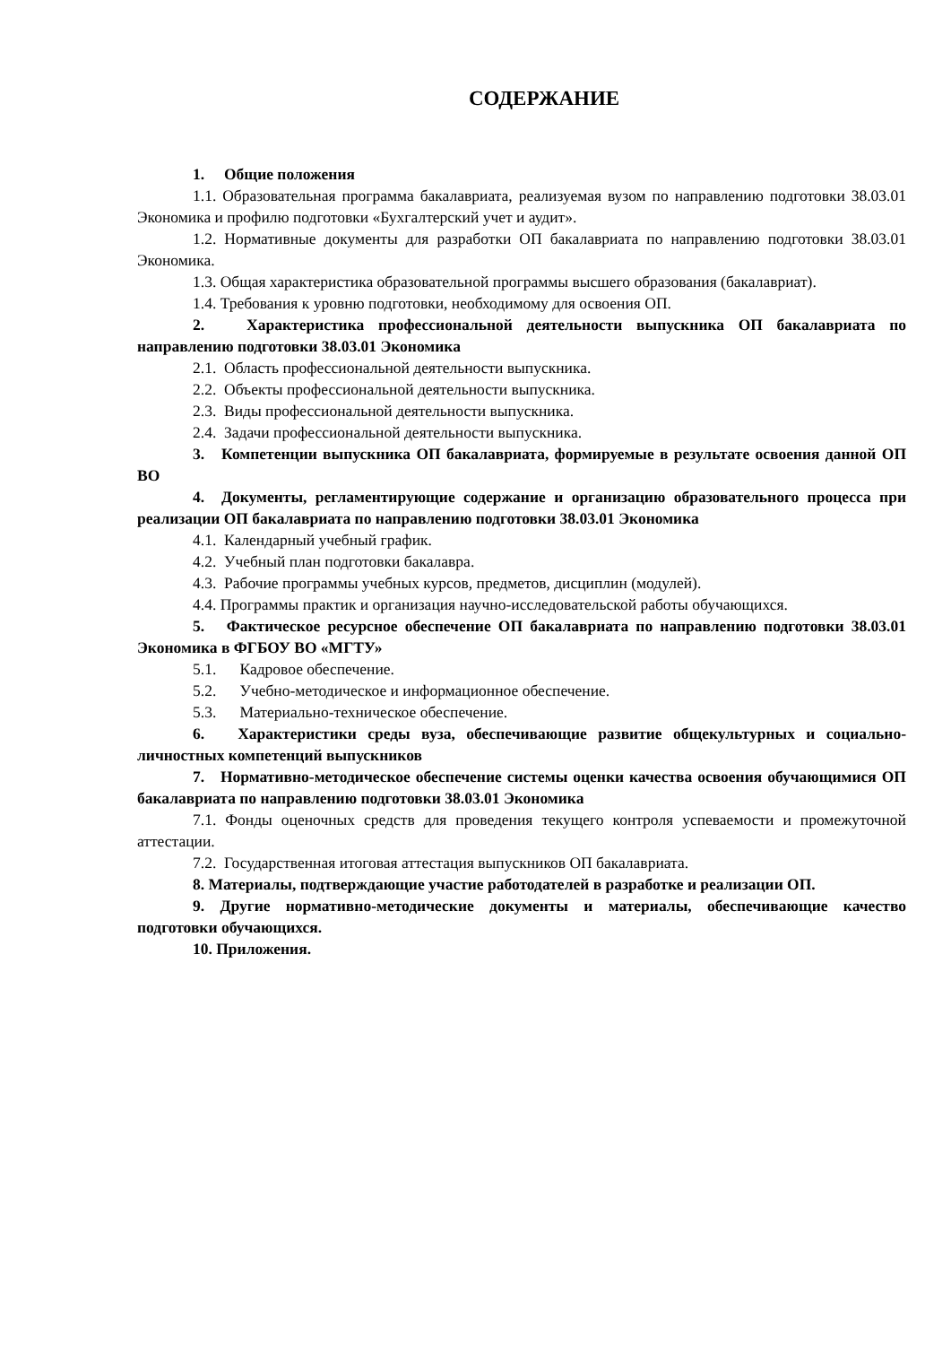СОДЕРЖАНИЕ
1. Общие положения
1.1. Образовательная программа бакалавриата, реализуемая вузом по направлению подготовки 38.03.01 Экономика и профилю подготовки «Бухгалтерский учет и аудит».
1.2. Нормативные документы для разработки ОП бакалавриата по направлению подготовки 38.03.01 Экономика.
1.3. Общая характеристика образовательной программы высшего образования (бакалавриат).
1.4. Требования к уровню подготовки, необходимому для освоения ОП.
2. Характеристика профессиональной деятельности выпускника ОП бакалавриата по направлению подготовки 38.03.01 Экономика
2.1. Область профессиональной деятельности выпускника.
2.2. Объекты профессиональной деятельности выпускника.
2.3. Виды профессиональной деятельности выпускника.
2.4. Задачи профессиональной деятельности выпускника.
3. Компетенции выпускника ОП бакалавриата, формируемые в результате освоения данной ОП ВО
4. Документы, регламентирующие содержание и организацию образовательного процесса при реализации ОП бакалавриата по направлению подготовки 38.03.01 Экономика
4.1. Календарный учебный график.
4.2. Учебный план подготовки бакалавра.
4.3. Рабочие программы учебных курсов, предметов, дисциплин (модулей).
4.4. Программы практик и организация научно-исследовательской работы обучающихся.
5. Фактическое ресурсное обеспечение ОП бакалавриата по направлению подготовки 38.03.01 Экономика в ФГБОУ ВО «МГТУ»
5.1. Кадровое обеспечение.
5.2. Учебно-методическое и информационное обеспечение.
5.3. Материально-техническое обеспечение.
6. Характеристики среды вуза, обеспечивающие развитие общекультурных и социально-личностных компетенций выпускников
7. Нормативно-методическое обеспечение системы оценки качества освоения обучающимися ОП бакалавриата по направлению подготовки 38.03.01 Экономика
7.1. Фонды оценочных средств для проведения текущего контроля успеваемости и промежуточной аттестации.
7.2. Государственная итоговая аттестация выпускников ОП бакалавриата.
8. Материалы, подтверждающие участие работодателей в разработке и реализации ОП.
9. Другие нормативно-методические документы и материалы, обеспечивающие качество подготовки обучающихся.
10. Приложения.